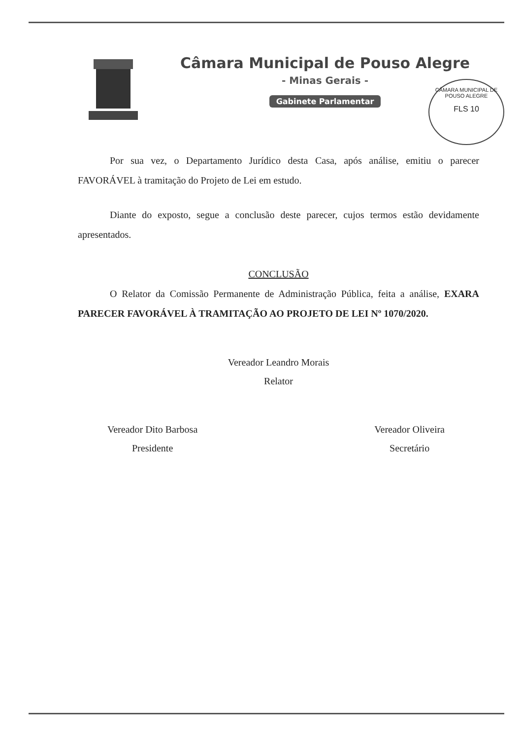Câmara Municipal de Pouso Alegre
- Minas Gerais -
Gabinete Parlamentar
CÂMARA MUNICIPAL DE POUSO ALEGRE
FLS 10
Por sua vez, o Departamento Jurídico desta Casa, após análise, emitiu o parecer FAVORÁVEL à tramitação do Projeto de Lei em estudo.
Diante do exposto, segue a conclusão deste parecer, cujos termos estão devidamente apresentados.
CONCLUSÃO
O Relator da Comissão Permanente de Administração Pública, feita a análise, EXARA PARECER FAVORÁVEL À TRAMITAÇÃO AO PROJETO DE LEI Nº 1070/2020.
Vereador Leandro Morais
Relator
Vereador Dito Barbosa
Presidente
Vereador Oliveira
Secretário